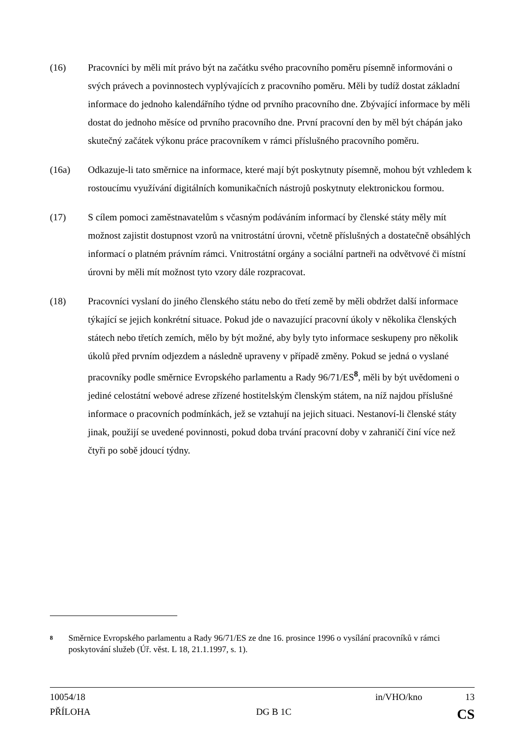(16) Pracovníci by měli mít právo být na začátku svého pracovního poměru písemně informováni o svých právech a povinnostech vyplývajících z pracovního poměru. Měli by tudíž dostat základní informace do jednoho kalendářního týdne od prvního pracovního dne. Zbývající informace by měli dostat do jednoho měsíce od prvního pracovního dne. První pracovní den by měl být chápán jako skutečný začátek výkonu práce pracovníkem v rámci příslušného pracovního poměru.
(16a) Odkazuje-li tato směrnice na informace, které mají být poskytnuty písemně, mohou být vzhledem k rostoucímu využívání digitálních komunikačních nástrojů poskytnuty elektronickou formou.
(17) S cílem pomoci zaměstnavatelům s včasným podáváním informací by členské státy měly mít možnost zajistit dostupnost vzorů na vnitrostátní úrovni, včetně příslušných a dostatečně obsáhlých informací o platném právním rámci. Vnitrostátní orgány a sociální partneři na odvětvové či místní úrovni by měli mít možnost tyto vzory dále rozpracovat.
(18) Pracovníci vyslaní do jiného členského státu nebo do třetí země by měli obdržet další informace týkající se jejich konkrétní situace. Pokud jde o navazující pracovní úkoly v několika členských státech nebo třetích zemích, mělo by být možné, aby byly tyto informace seskupeny pro několik úkolů před prvním odjezdem a následně upraveny v případě změny. Pokud se jedná o vyslané pracovníky podle směrnice Evropského parlamentu a Rady 96/71/ES<sup>8</sup>, měli by být uvědomeni o jediné celostátní webové adrese zřízené hostitelským členským státem, na níž najdou příslušné informace o pracovních podmínkách, jež se vztahují na jejich situaci. Nestanoví-li členské státy jinak, použijí se uvedené povinnosti, pokud doba trvání pracovní doby v zahraničí činí více než čtyři po sobě jdoucí týdny.
8
Směrnice Evropského parlamentu a Rady 96/71/ES ze dne 16. prosince 1996 o vysílání pracovníků v rámci poskytování služeb (Úř. věst. L 18, 21.1.1997, s. 1).
10054/18 in/VHO/kno 13
PŘÍLOHA DG B 1C CS